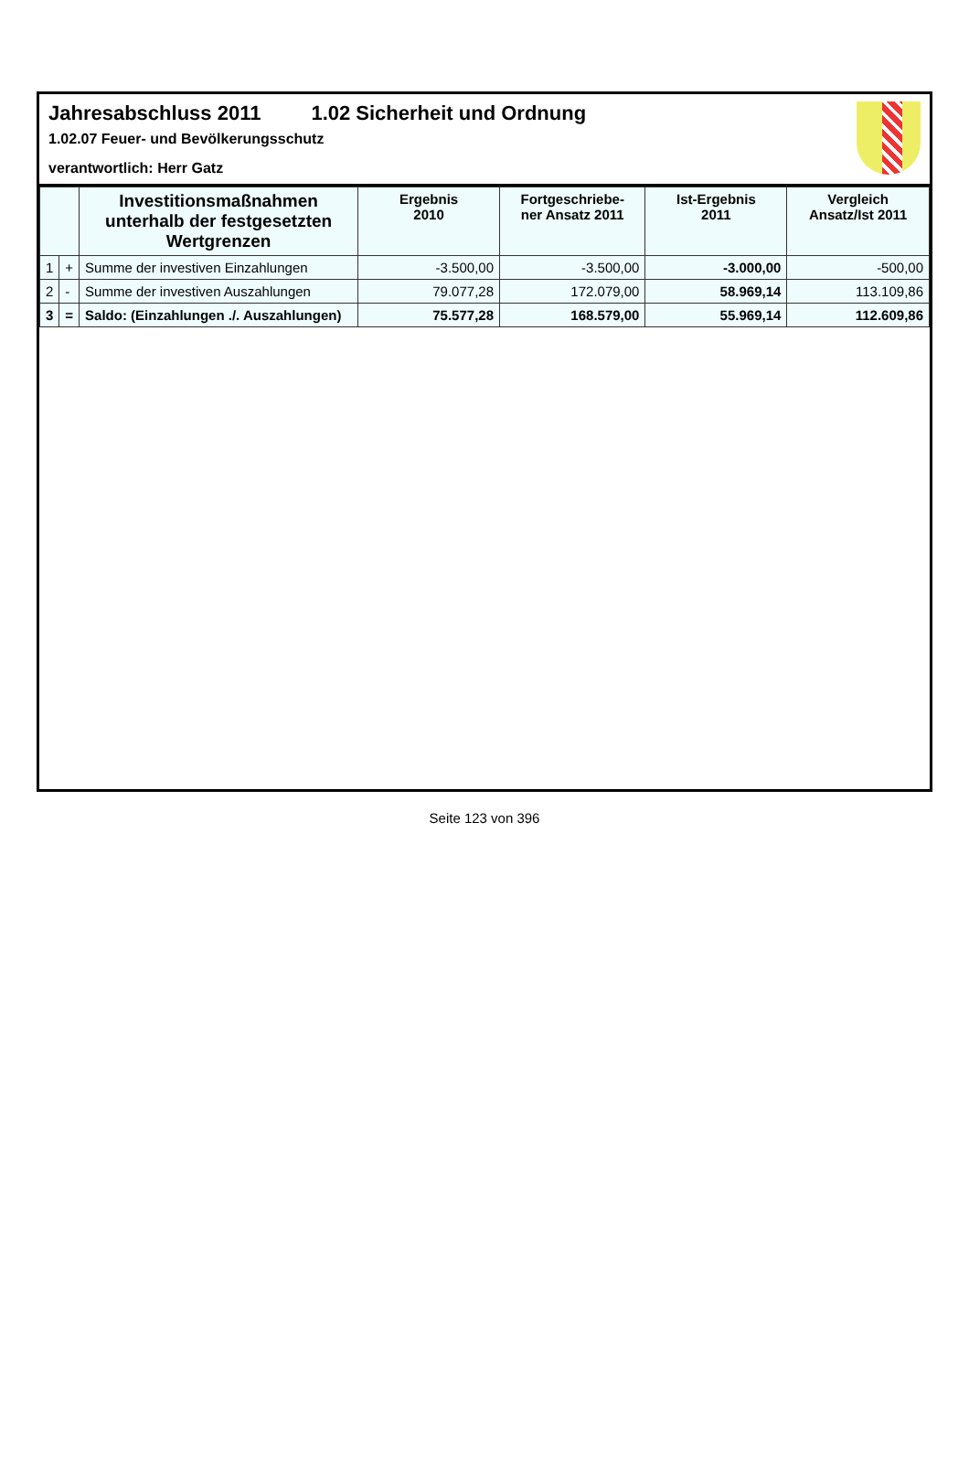Jahresabschluss 2011 1.02 Sicherheit und Ordnung
1.02.07 Feuer- und Bevölkerungsschutz
verantwortlich: Herr Gatz
| | | Investitionsmaßnahmen unterhalb der festgesetzten Wertgrenzen | Ergebnis 2010 | Fortgeschriebe- ner Ansatz 2011 | Ist-Ergebnis 2011 | Vergleich Ansatz/Ist 2011 |
| --- | --- | --- | --- | --- | --- | --- |
| 1 | + | Summe der investiven Einzahlungen | -3.500,00 | -3.500,00 | -3.000,00 | -500,00 |
| 2 | - | Summe der investiven Auszahlungen | 79.077,28 | 172.079,00 | 58.969,14 | 113.109,86 |
| 3 | = | Saldo: (Einzahlungen ./. Auszahlungen) | 75.577,28 | 168.579,00 | 55.969,14 | 112.609,86 |
Seite 123 von 396